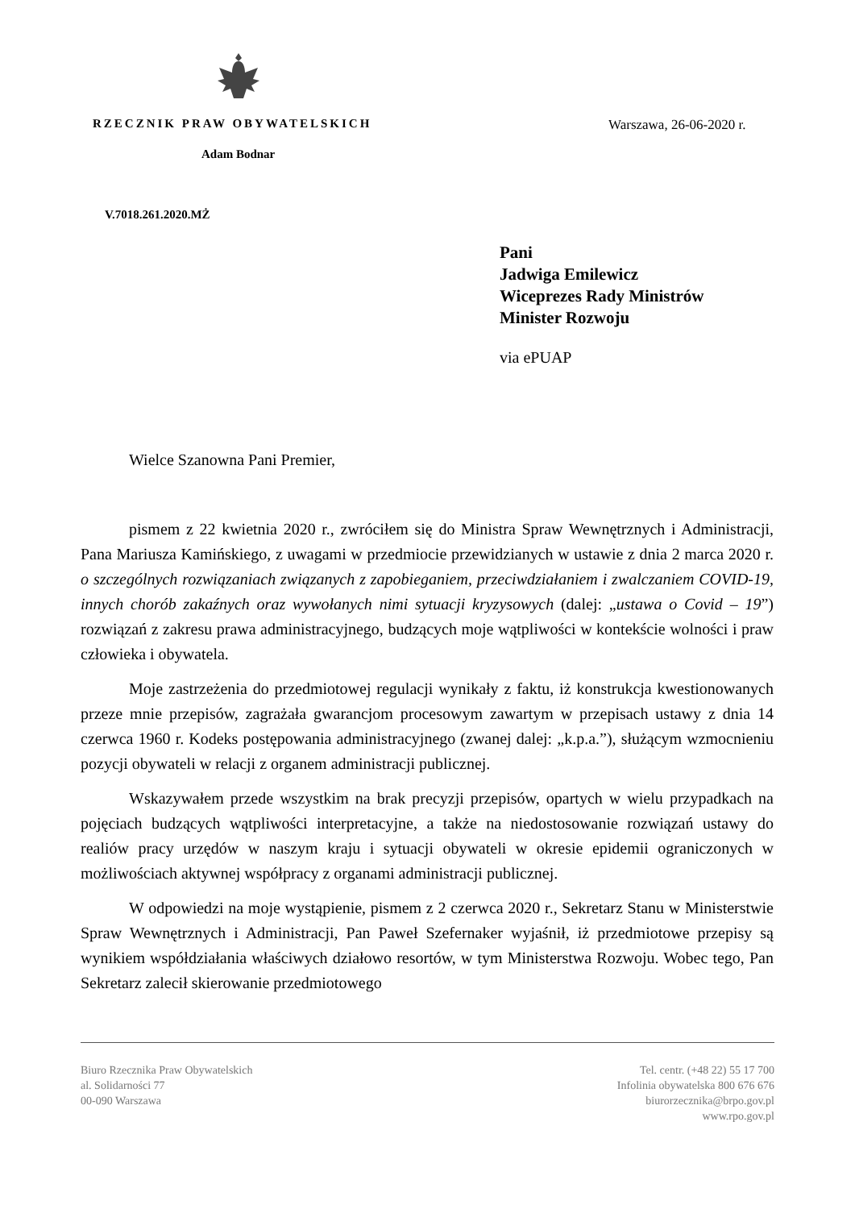RZECZNIK PRAW OBYWATELSKICH Warszawa, 26-06-2020 r.
Adam Bodnar
V.7018.261.2020.MŻ
Pani
Jadwiga Emilewicz
Wiceprezes Rady Ministrów
Minister Rozwoju
via ePUAP
Wielce Szanowna Pani Premier,
pismem z 22 kwietnia 2020 r., zwróciłem się do Ministra Spraw Wewnętrznych i Administracji, Pana Mariusza Kamińskiego, z uwagami w przedmiocie przewidzianych w ustawie z dnia 2 marca 2020 r. o szczególnych rozwiązaniach związanych z zapobieganiem, przeciwdziałaniem i zwalczaniem COVID-19, innych chorób zakaźnych oraz wywołanych nimi sytuacji kryzysowych (dalej: „ustawa o Covid – 19”) rozwiązań z zakresu prawa administracyjnego, budzących moje wątpliwości w kontekście wolności i praw człowieka i obywatela.
Moje zastrzeżenia do przedmiotowej regulacji wynikały z faktu, iż konstrukcja kwestionowanych przeze mnie przepisów, zagrażała gwarancjom procesowym zawartym w przepisach ustawy z dnia 14 czerwca 1960 r. Kodeks postępowania administracyjnego (zwanej dalej: „k.p.a.”), służącym wzmocnieniu pozycji obywateli w relacji z organem administracji publicznej.
Wskazywałem przede wszystkim na brak precyzji przepisów, opartych w wielu przypadkach na pojęciach budzących wątpliwości interpretacyjne, a także na niedostosowanie rozwiązań ustawy do realiów pracy urzędów w naszym kraju i sytuacji obywateli w okresie epidemii ograniczonych w możliwościach aktywnej współpracy z organami administracji publicznej.
W odpowiedzi na moje wystąpienie, pismem z 2 czerwca 2020 r., Sekretarz Stanu w Ministerstwie Spraw Wewnętrznych i Administracji, Pan Paweł Szefernaker wyjaśnił, iż przedmiotowe przepisy są wynikiem współdziałania właściwych działowo resortów, w tym Ministerstwa Rozwoju. Wobec tego, Pan Sekretarz zalecił skierowanie przedmiotowego
Biuro Rzecznika Praw Obywatelskich
al. Solidarności 77
00-090 Warszawa
Tel. centr. (+48 22) 55 17 700
Infolinia obywatelska 800 676 676
biurorzecznika@brpo.gov.pl
www.rpo.gov.pl